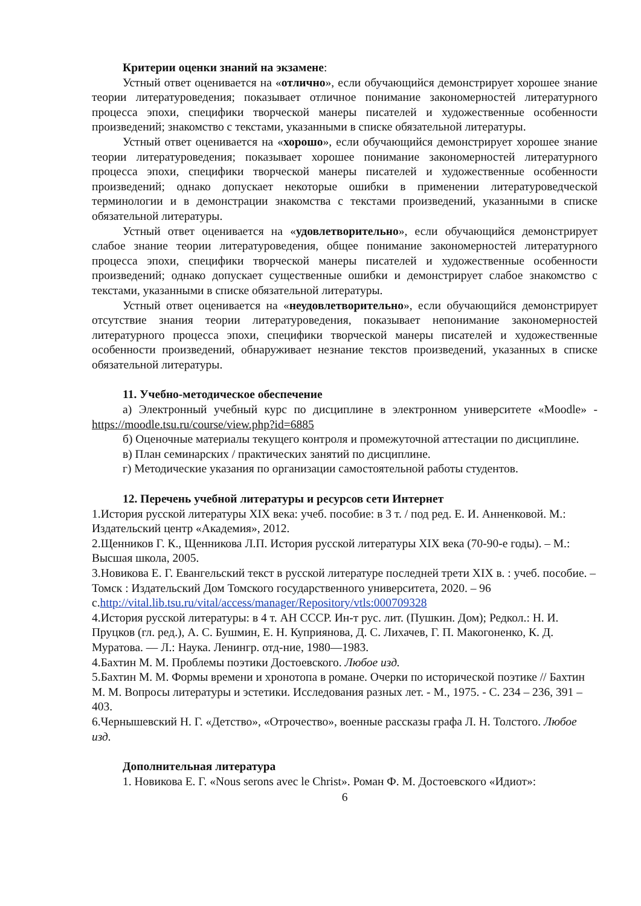Критерии оценки знаний на экзамене:
Устный ответ оценивается на «отлично», если обучающийся демонстрирует хорошее знание теории литературоведения; показывает отличное понимание закономерностей литературного процесса эпохи, специфики творческой манеры писателей и художественные особенности произведений; знакомство с текстами, указанными в списке обязательной литературы.
Устный ответ оценивается на «хорошо», если обучающийся демонстрирует хорошее знание теории литературоведения; показывает хорошее понимание закономерностей литературного процесса эпохи, специфики творческой манеры писателей и художественные особенности произведений; однако допускает некоторые ошибки в применении литературоведческой терминологии и в демонстрации знакомства с текстами произведений, указанными в списке обязательной литературы.
Устный ответ оценивается на «удовлетворительно», если обучающийся демонстрирует слабое знание теории литературоведения, общее понимание закономерностей литературного процесса эпохи, специфики творческой манеры писателей и художественные особенности произведений; однако допускает существенные ошибки и демонстрирует слабое знакомство с текстами, указанными в списке обязательной литературы.
Устный ответ оценивается на «неудовлетворительно», если обучающийся демонстрирует отсутствие знания теории литературоведения, показывает непонимание закономерностей литературного процесса эпохи, специфики творческой манеры писателей и художественные особенности произведений, обнаруживает незнание текстов произведений, указанных в списке обязательной литературы.
11. Учебно-методическое обеспечение
а) Электронный учебный курс по дисциплине в электронном университете «Moodle» - https://moodle.tsu.ru/course/view.php?id=6885
б) Оценочные материалы текущего контроля и промежуточной аттестации по дисциплине.
в) План семинарских / практических занятий по дисциплине.
г) Методические указания по организации самостоятельной работы студентов.
12. Перечень учебной литературы и ресурсов сети Интернет
1.История русской литературы XIX века: учеб. пособие: в 3 т. / под ред. Е. И. Анненковой. М.: Издательский центр «Академия», 2012.
2.Щенников Г. К., Щенникова Л.П. История русской литературы XIX века (70-90-е годы). – М.: Высшая школа, 2005.
3.Новикова Е. Г. Евангельский текст в русской литературе последней трети XIX в. : учеб. пособие. – Томск : Издательский Дом Томского государственного университета, 2020. – 96 с.http://vital.lib.tsu.ru/vital/access/manager/Repository/vtls:000709328
4.История русской литературы: в 4 т. АН СССР. Ин-т рус. лит. (Пушкин. Дом); Редкол.: Н. И. Пруцков (гл. ред.), А. С. Бушмин, Е. Н. Куприянова, Д. С. Лихачев, Г. П. Макогоненко, К. Д. Муратова. — Л.: Наука. Ленингр. отд-ние, 1980—1983.
4.Бахтин М. М. Проблемы поэтики Достоевского. Любое изд.
5.Бахтин М. М. Формы времени и хронотопа в романе. Очерки по исторической поэтике // Бахтин М. М. Вопросы литературы и эстетики. Исследования разных лет. - М., 1975. - С. 234 – 236, 391 – 403.
6.Чернышевский Н. Г. «Детство», «Отрочество», военные рассказы графа Л. Н. Толстого. Любое изд.
Дополнительная литература
1. Новикова Е. Г. «Nous serons avec le Christ». Роман Ф. М. Достоевского «Идиот»:
6